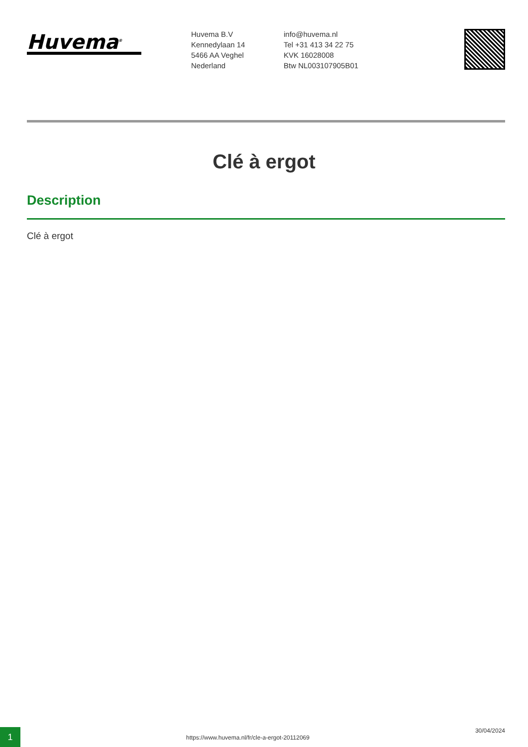Huvema<sup>®</sup>
Huvema B.V
Kennedylaan 14
5466 AA Veghel
Nederland
info@huvema.nl
Tel +31 413 34 22 75
KVK 16028008
Btw NL003107905B01
Clé à ergot
Description
Clé à ergot
1
https://www.huvema.nl/fr/cle-a-ergot-20112069
30/04/2024